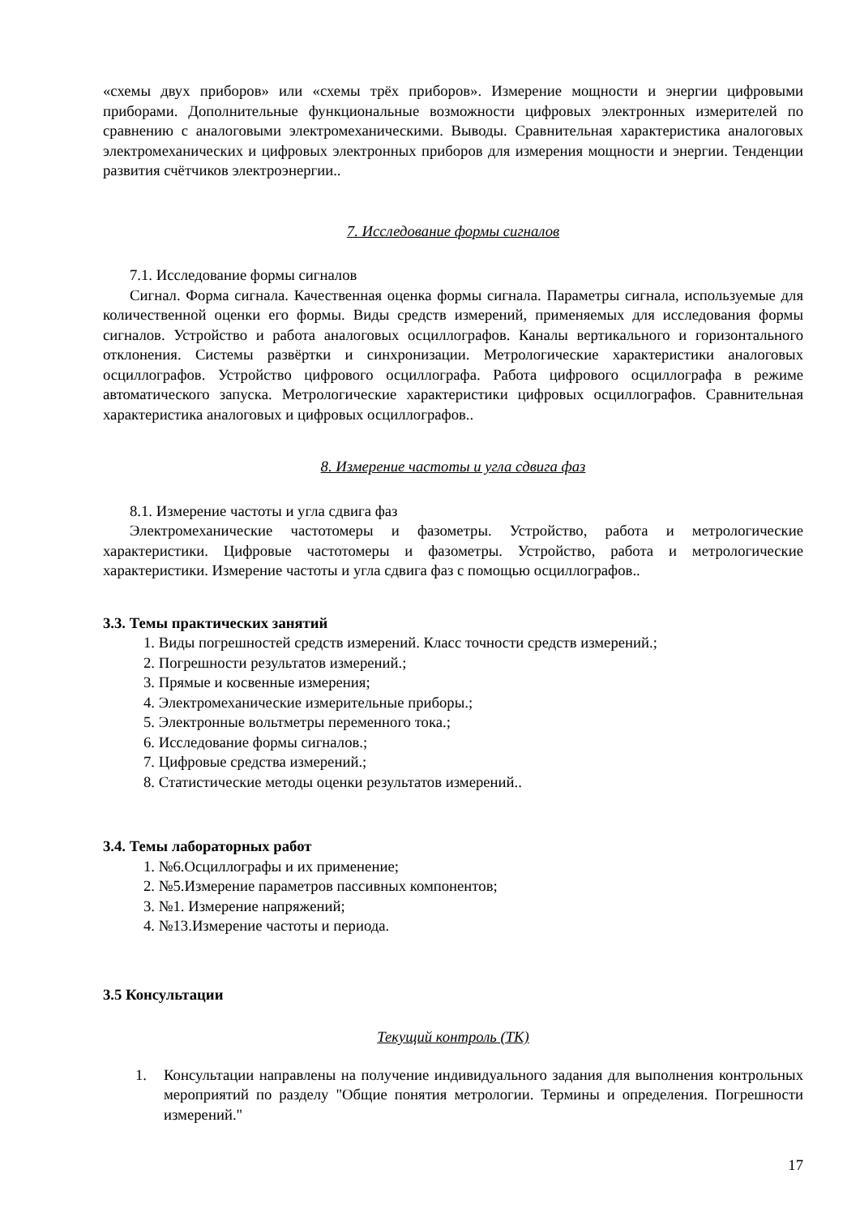«схемы двух приборов» или «схемы трёх приборов». Измерение мощности и энергии цифровыми приборами. Дополнительные функциональные возможности цифровых электронных измерителей по сравнению с аналоговыми электромеханическими. Выводы. Сравнительная характеристика аналоговых электромеханических и цифровых электронных приборов для измерения мощности и энергии. Тенденции развития счётчиков электроэнергии..
7. Исследование формы сигналов
7.1. Исследование формы сигналов
Сигнал. Форма сигнала. Качественная оценка формы сигнала. Параметры сигнала, используемые для количественной оценки его формы. Виды средств измерений, применяемых для исследования формы сигналов. Устройство и работа аналоговых осциллографов. Каналы вертикального и горизонтального отклонения. Системы развёртки и синхронизации. Метрологические характеристики аналоговых осциллографов. Устройство цифрового осциллографа. Работа цифрового осциллографа в режиме автоматического запуска. Метрологические характеристики цифровых осциллографов. Сравнительная характеристика аналоговых и цифровых осциллографов..
8. Измерение частоты и угла сдвига фаз
8.1. Измерение частоты и угла сдвига фаз
Электромеханические частотомеры и фазометры. Устройство, работа и метрологические характеристики. Цифровые частотомеры и фазометры. Устройство, работа и метрологические характеристики. Измерение частоты и угла сдвига фаз с помощью осциллографов..
3.3. Темы практических занятий
1. Виды погрешностей средств измерений. Класс точности средств измерений.;
2. Погрешности результатов измерений.;
3. Прямые и косвенные измерения;
4. Электромеханические измерительные приборы.;
5. Электронные вольтметры переменного тока.;
6. Исследование формы сигналов.;
7. Цифровые средства измерений.;
8. Статистические методы оценки результатов измерений..
3.4. Темы лабораторных работ
1. №6.Осциллографы и их применение;
2. №5.Измерение параметров пассивных компонентов;
3. №1. Измерение напряжений;
4. №13.Измерение частоты и периода.
3.5 Консультации
Текущий контроль (ТК)
1. Консультации направлены на получение индивидуального задания для выполнения контрольных мероприятий по разделу "Общие понятия метрологии. Термины и определения. Погрешности измерений."
17